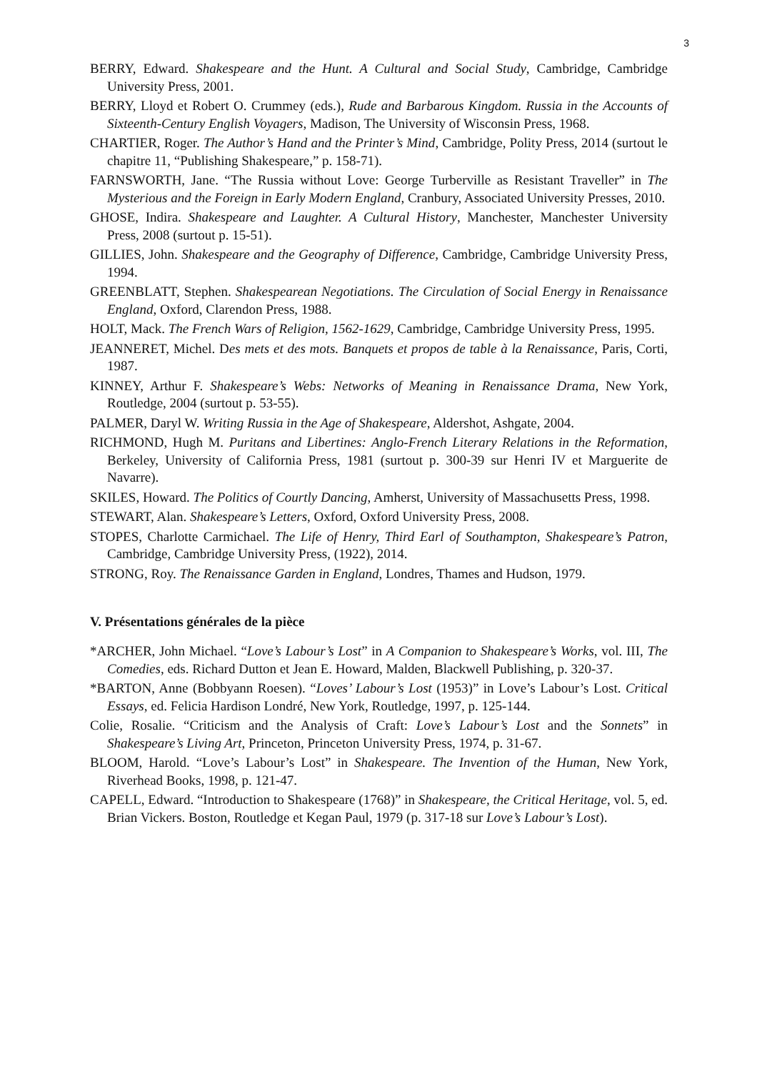3
BERRY, Edward. Shakespeare and the Hunt. A Cultural and Social Study, Cambridge, Cambridge University Press, 2001.
BERRY, Lloyd et Robert O. Crummey (eds.), Rude and Barbarous Kingdom. Russia in the Accounts of Sixteenth-Century English Voyagers, Madison, The University of Wisconsin Press, 1968.
CHARTIER, Roger. The Author’s Hand and the Printer’s Mind, Cambridge, Polity Press, 2014 (surtout le chapitre 11, “Publishing Shakespeare,” p. 158-71).
FARNSWORTH, Jane. “The Russia without Love: George Turberville as Resistant Traveller” in The Mysterious and the Foreign in Early Modern England, Cranbury, Associated University Presses, 2010.
GHOSE, Indira. Shakespeare and Laughter. A Cultural History, Manchester, Manchester University Press, 2008 (surtout p. 15-51).
GILLIES, John. Shakespeare and the Geography of Difference, Cambridge, Cambridge University Press, 1994.
GREENBLATT, Stephen. Shakespearean Negotiations. The Circulation of Social Energy in Renaissance England, Oxford, Clarendon Press, 1988.
HOLT, Mack. The French Wars of Religion, 1562-1629, Cambridge, Cambridge University Press, 1995.
JEANNERET, Michel. Des mets et des mots. Banquets et propos de table à la Renaissance, Paris, Corti, 1987.
KINNEY, Arthur F. Shakespeare’s Webs: Networks of Meaning in Renaissance Drama, New York, Routledge, 2004 (surtout p. 53-55).
PALMER, Daryl W. Writing Russia in the Age of Shakespeare, Aldershot, Ashgate, 2004.
RICHMOND, Hugh M. Puritans and Libertines: Anglo-French Literary Relations in the Reformation, Berkeley, University of California Press, 1981 (surtout p. 300-39 sur Henri IV et Marguerite de Navarre).
SKILES, Howard. The Politics of Courtly Dancing, Amherst, University of Massachusetts Press, 1998.
STEWART, Alan. Shakespeare’s Letters, Oxford, Oxford University Press, 2008.
STOPES, Charlotte Carmichael. The Life of Henry, Third Earl of Southampton, Shakespeare’s Patron, Cambridge, Cambridge University Press, (1922), 2014.
STRONG, Roy. The Renaissance Garden in England, Londres, Thames and Hudson, 1979.
V. Présentations générales de la pièce
*ARCHER, John Michael. “Love’s Labour’s Lost” in A Companion to Shakespeare’s Works, vol. III, The Comedies, eds. Richard Dutton et Jean E. Howard, Malden, Blackwell Publishing, p. 320-37.
*BARTON, Anne (Bobbyann Roesen). “Loves’ Labour’s Lost (1953)” in Love’s Labour’s Lost. Critical Essays, ed. Felicia Hardison Londré, New York, Routledge, 1997, p. 125-144.
Colie, Rosalie. “Criticism and the Analysis of Craft: Love’s Labour’s Lost and the Sonnets” in Shakespeare’s Living Art, Princeton, Princeton University Press, 1974, p. 31-67.
BLOOM, Harold. “Love’s Labour’s Lost” in Shakespeare. The Invention of the Human, New York, Riverhead Books, 1998, p. 121-47.
CAPELL, Edward. “Introduction to Shakespeare (1768)” in Shakespeare, the Critical Heritage, vol. 5, ed. Brian Vickers. Boston, Routledge et Kegan Paul, 1979 (p. 317-18 sur Love’s Labour’s Lost).